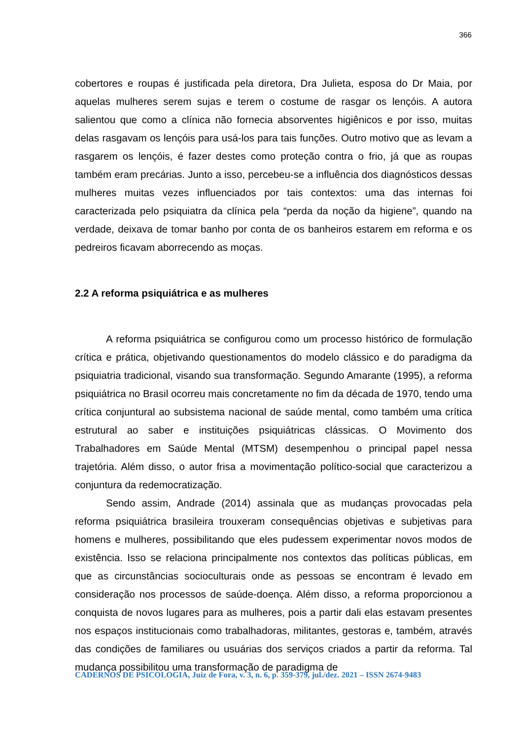366
cobertores e roupas é justificada pela diretora, Dra Julieta, esposa do Dr Maia, por aquelas mulheres serem sujas e terem o costume de rasgar os lençóis. A autora salientou que como a clínica não fornecia absorventes higiênicos e por isso, muitas delas rasgavam os lençóis para usá-los para tais funções. Outro motivo que as levam a rasgarem os lençóis, é fazer destes como proteção contra o frio, já que as roupas também eram precárias. Junto a isso, percebeu-se a influência dos diagnósticos dessas mulheres muitas vezes influenciados por tais contextos: uma das internas foi caracterizada pelo psiquiatra da clínica pela “perda da noção da higiene”, quando na verdade, deixava de tomar banho por conta de os banheiros estarem em reforma e os pedreiros ficavam aborrecendo as moças.
2.2 A reforma psiquiátrica e as mulheres
A reforma psiquiátrica se configurou como um processo histórico de formulação crítica e prática, objetivando questionamentos do modelo clássico e do paradigma da psiquiatria tradicional, visando sua transformação. Segundo Amarante (1995), a reforma psiquiátrica no Brasil ocorreu mais concretamente no fim da década de 1970, tendo uma crítica conjuntural ao subsistema nacional de saúde mental, como também uma crítica estrutural ao saber e instituições psiquiátricas clássicas. O Movimento dos Trabalhadores em Saúde Mental (MTSM) desempenhou o principal papel nessa trajetória. Além disso, o autor frisa a movimentação político-social que caracterizou a conjuntura da redemocratização.
Sendo assim, Andrade (2014) assinala que as mudanças provocadas pela reforma psiquiátrica brasileira trouxeram consequências objetivas e subjetivas para homens e mulheres, possibilitando que eles pudessem experimentar novos modos de existência. Isso se relaciona principalmente nos contextos das políticas públicas, em que as circunstâncias socioculturais onde as pessoas se encontram é levado em consideração nos processos de saúde-doença. Além disso, a reforma proporcionou a conquista de novos lugares para as mulheres, pois a partir dali elas estavam presentes nos espaços institucionais como trabalhadoras, militantes, gestoras e, também, através das condições de familiares ou usuárias dos serviços criados a partir da reforma. Tal mudança possibilitou uma transformação de paradigma de
CADERNOS DE PSICOLOGIA, Juiz de Fora, v. 3, n. 6, p. 359-379, jul./dez. 2021 – ISSN 2674-9483